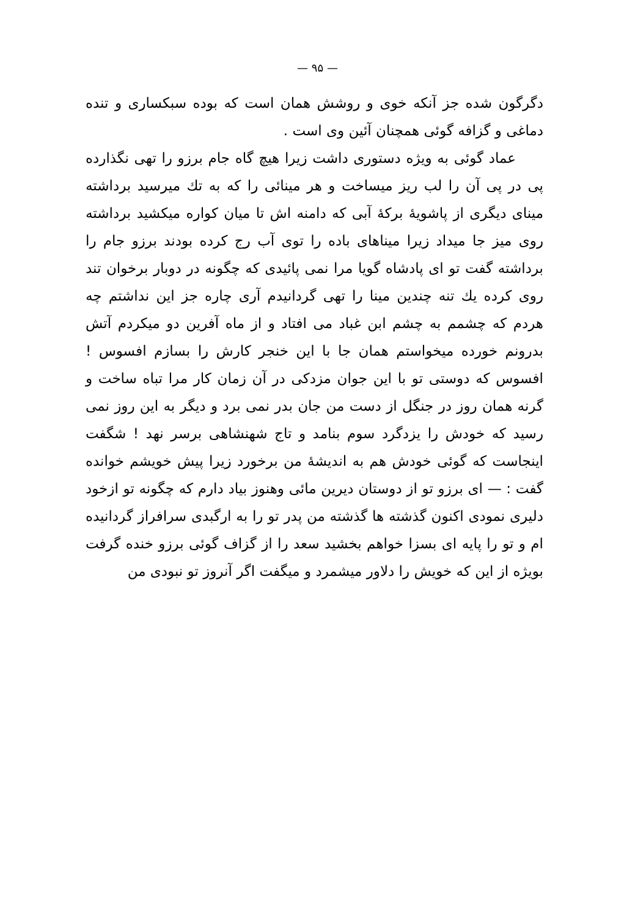— ۹۵ —
دگرگون شده جز آنکه خوی و روشش همان است که بوده سبکساری و تنده دماغی و گزافه گوئی همچنان آئین وی است .
عماد گوئی به ویژه دستوری داشت زیرا هیچ گاه جام برزو را تهی نگذارده پی در پی آن را لب ریز میساخت و هر مینائی را که به تك میرسید برداشته مینای دیگری از پاشویهٔ برکهٔ آبی که دامنه اش تا میان کواره میکشید برداشته روی میز جا میداد زیرا میناهای باده را توی آب رج کرده بودند برزو جام را برداشته گفت تو ای پادشاه گویا مرا نمی پائیدی که چگونه در دوبار برخوان تند روی کرده یك تنه چندین مینا را تهی گردانیدم آری چاره جز این نداشتم چه هردم که چشمم به چشم ابن غباد می افتاد و از ماه آفرین دو میکردم آتش بدرونم خورده میخواستم همان جا با این خنجر کارش را بسازم افسوس ! افسوس که دوستی تو با این جوان مزدکی در آن زمان کار مرا تباه ساخت و گرنه همان روز در جنگل از دست من جان بدر نمی برد و دیگر به این روز نمی رسید که خودش را یزدگرد سوم بنامد و تاج شهنشاهی برسر نهد ! شگفت اینجاست که گوئی خودش هم به اندیشهٔ من برخورد زیرا پیش خویشم خوانده گفت : — ای برزو تو از دوستان دیرین مائی وهنوز بیاد دارم که چگونه تو ازخود دلیری نمودی اکنون گذشته ها گذشته من پدر تو را به ارگبدی سرافراز گردانیده ام و تو را پایه ای بسزا خواهم بخشید سعد را از گزاف گوئی برزو خنده گرفت بویژه از این که خویش را دلاور میشمرد و میگفت اگر آنروز تو نبودی من